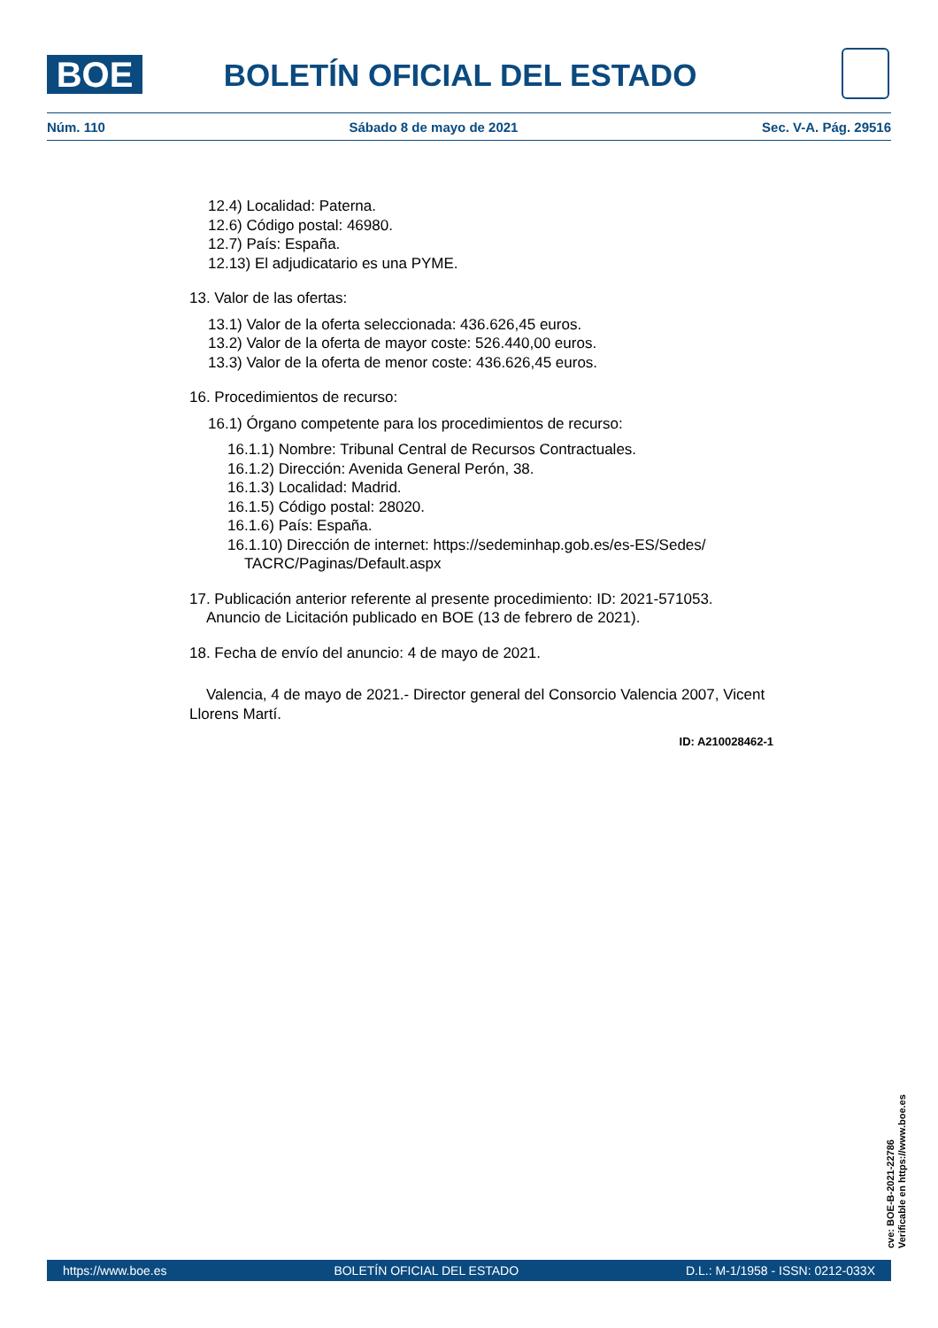BOE
BOLETÍN OFICIAL DEL ESTADO
Núm. 110 Sábado 8 de mayo de 2021 Sec. V-A. Pág. 29516
12.4) Localidad: Paterna.
12.6) Código postal: 46980.
12.7) País: España.
12.13) El adjudicatario es una PYME.
13. Valor de las ofertas:
13.1) Valor de la oferta seleccionada: 436.626,45 euros.
13.2) Valor de la oferta de mayor coste: 526.440,00 euros.
13.3) Valor de la oferta de menor coste: 436.626,45 euros.
16. Procedimientos de recurso:
16.1) Órgano competente para los procedimientos de recurso:
16.1.1) Nombre: Tribunal Central de Recursos Contractuales.
16.1.2) Dirección: Avenida General Perón, 38.
16.1.3) Localidad: Madrid.
16.1.5) Código postal: 28020.
16.1.6) País: España.
16.1.10) Dirección de internet: https://sedeminhap.gob.es/es-ES/Sedes/
TACRC/Paginas/Default.aspx
17. Publicación anterior referente al presente procedimiento: ID: 2021-571053.
Anuncio de Licitación publicado en BOE (13 de febrero de 2021).
18. Fecha de envío del anuncio: 4 de mayo de 2021.
Valencia, 4 de mayo de 2021.- Director general del Consorcio Valencia 2007, Vicent Llorens Martí.
ID: A210028462-1
cve: BOE-B-2021-22786
Verificable en https://www.boe.es
https://www.boe.es BOLETÍN OFICIAL DEL ESTADO D.L.: M-1/1958 - ISSN: 0212-033X